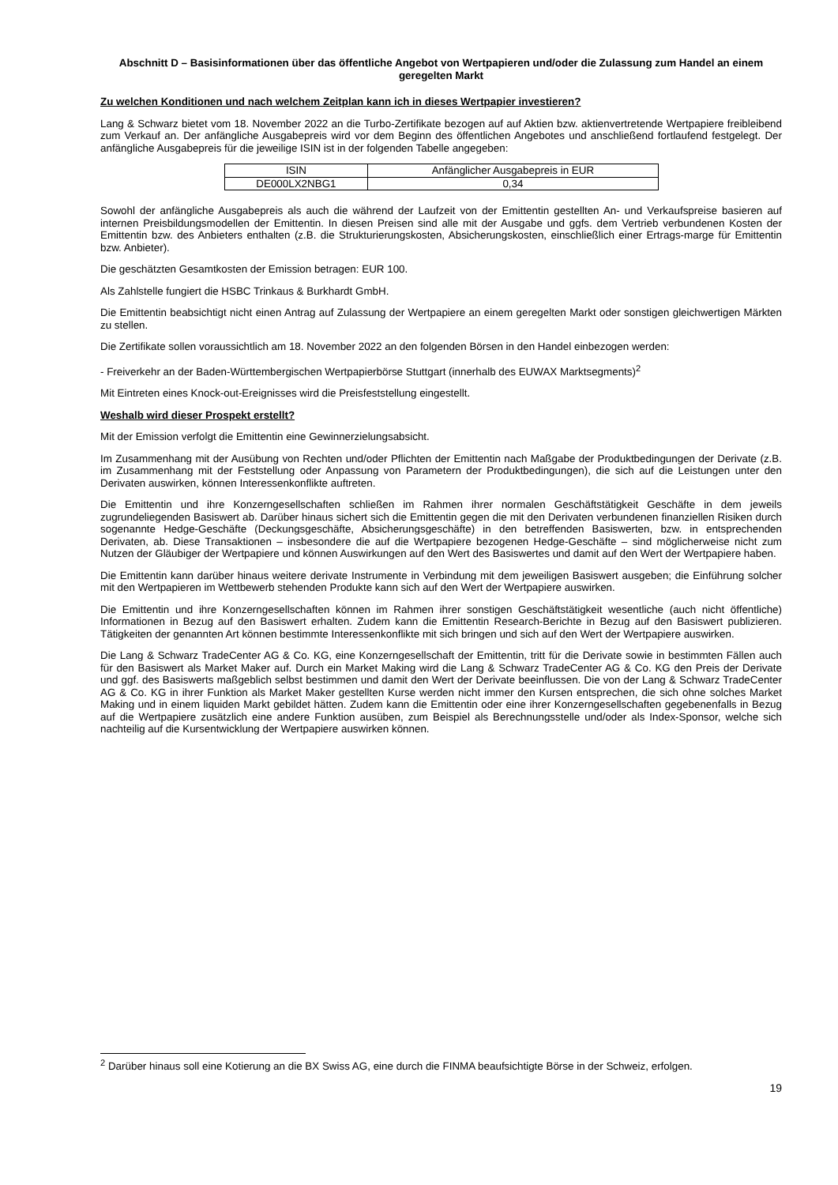Abschnitt D – Basisinformationen über das öffentliche Angebot von Wertpapieren und/oder die Zulassung zum Handel an einem geregelten Markt
Zu welchen Konditionen und nach welchem Zeitplan kann ich in dieses Wertpapier investieren?
Lang & Schwarz bietet vom 18. November 2022 an die Turbo-Zertifikate bezogen auf auf Aktien bzw. aktienvertretende Wertpapiere freibleibend zum Verkauf an. Der anfängliche Ausgabepreis wird vor dem Beginn des öffentlichen Angebotes und anschließend fortlaufend festgelegt. Der anfängliche Ausgabepreis für die jeweilige ISIN ist in der folgenden Tabelle angegeben:
| ISIN | Anfänglicher Ausgabepreis in EUR |
| --- | --- |
| DE000LX2NBG1 | 0,34 |
Sowohl der anfängliche Ausgabepreis als auch die während der Laufzeit von der Emittentin gestellten An- und Verkaufspreise basieren auf internen Preisbildungsmodellen der Emittentin. In diesen Preisen sind alle mit der Ausgabe und ggfs. dem Vertrieb verbundenen Kosten der Emittentin bzw. des Anbieters enthalten (z.B. die Strukturierungskosten, Absicherungskosten, einschließlich einer Ertrags-marge für Emittentin bzw. Anbieter).
Die geschätzten Gesamtkosten der Emission betragen: EUR 100.
Als Zahlstelle fungiert die HSBC Trinkaus & Burkhardt GmbH.
Die Emittentin beabsichtigt nicht einen Antrag auf Zulassung der Wertpapiere an einem geregelten Markt oder sonstigen gleichwertigen Märkten zu stellen.
Die Zertifikate sollen voraussichtlich am 18. November 2022 an den folgenden Börsen in den Handel einbezogen werden:
- Freiverkehr an der Baden-Württembergischen Wertpapierbörse Stuttgart (innerhalb des EUWAX Marktsegments)<sup>2</sup>
Mit Eintreten eines Knock-out-Ereignisses wird die Preisfeststellung eingestellt.
Weshalb wird dieser Prospekt erstellt?
Mit der Emission verfolgt die Emittentin eine Gewinnerzielungsabsicht.
Im Zusammenhang mit der Ausübung von Rechten und/oder Pflichten der Emittentin nach Maßgabe der Produktbedingungen der Derivate (z.B. im Zusammenhang mit der Feststellung oder Anpassung von Parametern der Produktbedingungen), die sich auf die Leistungen unter den Derivaten auswirken, können Interessenkonflikte auftreten.
Die Emittentin und ihre Konzerngesellschaften schließen im Rahmen ihrer normalen Geschäftstätigkeit Geschäfte in dem jeweils zugrundeliegenden Basiswert ab. Darüber hinaus sichert sich die Emittentin gegen die mit den Derivaten verbundenen finanziellen Risiken durch sogenannte Hedge-Geschäfte (Deckungsgeschäfte, Absicherungsgeschäfte) in den betreffenden Basiswerten, bzw. in entsprechenden Derivaten, ab. Diese Transaktionen – insbesondere die auf die Wertpapiere bezogenen Hedge-Geschäfte – sind möglicherweise nicht zum Nutzen der Gläubiger der Wertpapiere und können Auswirkungen auf den Wert des Basiswertes und damit auf den Wert der Wertpapiere haben.
Die Emittentin kann darüber hinaus weitere derivate Instrumente in Verbindung mit dem jeweiligen Basiswert ausgeben; die Einführung solcher mit den Wertpapieren im Wettbewerb stehenden Produkte kann sich auf den Wert der Wertpapiere auswirken.
Die Emittentin und ihre Konzerngesellschaften können im Rahmen ihrer sonstigen Geschäftstätigkeit wesentliche (auch nicht öffentliche) Informationen in Bezug auf den Basiswert erhalten. Zudem kann die Emittentin Research-Berichte in Bezug auf den Basiswert publizieren. Tätigkeiten der genannten Art können bestimmte Interessenkonflikte mit sich bringen und sich auf den Wert der Wertpapiere auswirken.
Die Lang & Schwarz TradeCenter AG & Co. KG, eine Konzerngesellschaft der Emittentin, tritt für die Derivate sowie in bestimmten Fällen auch für den Basiswert als Market Maker auf. Durch ein Market Making wird die Lang & Schwarz TradeCenter AG & Co. KG den Preis der Derivate und ggf. des Basiswerts maßgeblich selbst bestimmen und damit den Wert der Derivate beeinflussen. Die von der Lang & Schwarz TradeCenter AG & Co. KG in ihrer Funktion als Market Maker gestellten Kurse werden nicht immer den Kursen entsprechen, die sich ohne solches Market Making und in einem liquiden Markt gebildet hätten. Zudem kann die Emittentin oder eine ihrer Konzerngesellschaften gegebenenfalls in Bezug auf die Wertpapiere zusätzlich eine andere Funktion ausüben, zum Beispiel als Berechnungsstelle und/oder als Index-Sponsor, welche sich nachteilig auf die Kursentwicklung der Wertpapiere auswirken können.
<sup>2</sup> Darüber hinaus soll eine Kotierung an die BX Swiss AG, eine durch die FINMA beaufsichtigte Börse in der Schweiz, erfolgen.
19